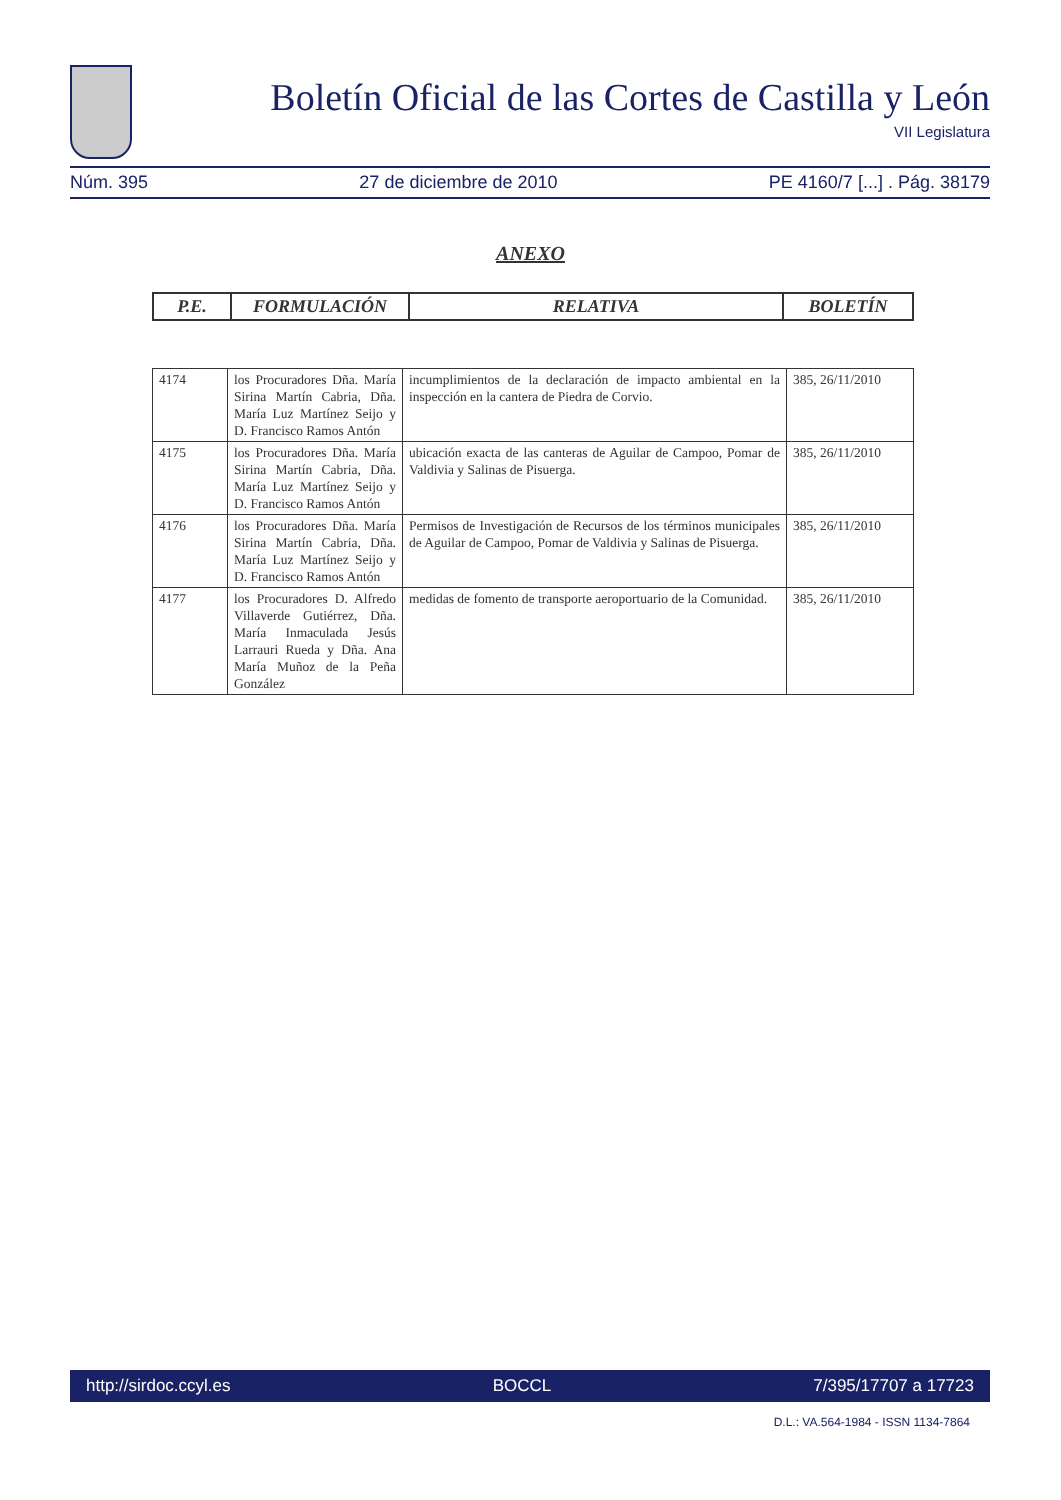Boletín Oficial de las Cortes de Castilla y León
VII Legislatura
Núm. 395 27 de diciembre de 2010 PE 4160/7 [...] . Pág. 38179
ANEXO
| P.E. | FORMULACIÓN | RELATIVA | BOLETÍN |
| --- | --- | --- | --- |
| 4174 | los Procuradores Dña. María Sirina Martín Cabria, Dña. María Luz Martínez Seijo y D. Francisco Ramos Antón | incumplimientos de la declaración de impacto ambiental en la inspección en la cantera de Piedra de Corvio. | 385, 26/11/2010 |
| 4175 | los Procuradores Dña. María Sirina Martín Cabria, Dña. María Luz Martínez Seijo y D. Francisco Ramos Antón | ubicación exacta de las canteras de Aguilar de Campoo, Pomar de Valdivia y Salinas de Pisuerga. | 385, 26/11/2010 |
| 4176 | los Procuradores Dña. María Sirina Martín Cabria, Dña. María Luz Martínez Seijo y D. Francisco Ramos Antón | Permisos de Investigación de Recursos de los términos municipales de Aguilar de Campoo, Pomar de Valdivia y Salinas de Pisuerga. | 385, 26/11/2010 |
| 4177 | los Procuradores D. Alfredo Villaverde Gutiérrez, Dña. María Inmaculada Jesús Larrauri Rueda y Dña. Ana María Muñoz de la Peña González | medidas de fomento de transporte aeroportuario de la Comunidad. | 385, 26/11/2010 |
http://sirdoc.ccyl.es BOCCL 7/395/17707 a 17723
D.L.: VA.564-1984 - ISSN 1134-7864